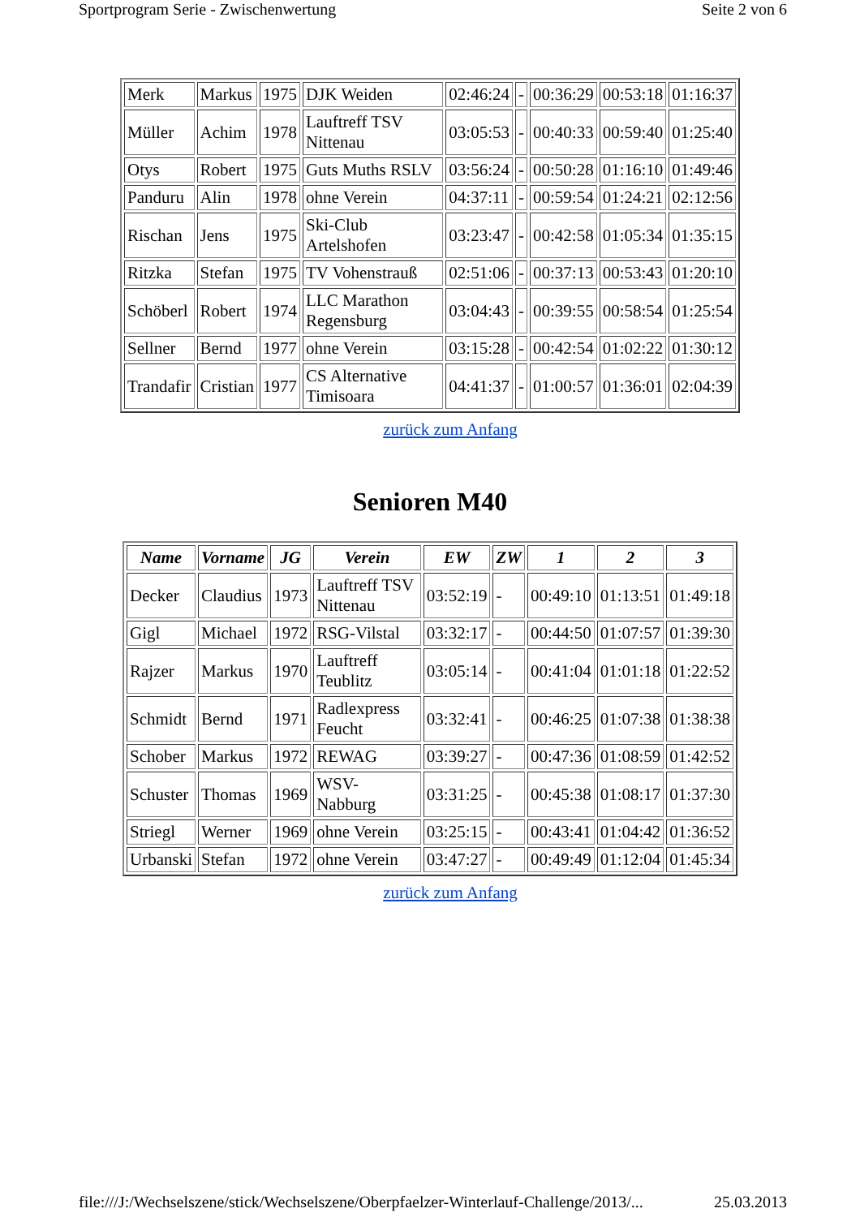Sportprogram Serie - Zwischenwertung Seite 2 von 6
| Merk | Markus | 1975 | DJK Weiden | 02:46:24 | - | 00:36:29 | 00:53:18 | 01:16:37 |
| Müller | Achim | 1978 | Lauftreff TSV Nittenau | 03:05:53 | - | 00:40:33 | 00:59:40 | 01:25:40 |
| Otys | Robert | 1975 | Guts Muths RSLV | 03:56:24 | - | 00:50:28 | 01:16:10 | 01:49:46 |
| Panduru | Alin | 1978 | ohne Verein | 04:37:11 | - | 00:59:54 | 01:24:21 | 02:12:56 |
| Rischan | Jens | 1975 | Ski-Club Artelshofen | 03:23:47 | - | 00:42:58 | 01:05:34 | 01:35:15 |
| Ritzka | Stefan | 1975 | TV Vohenstrauß | 02:51:06 | - | 00:37:13 | 00:53:43 | 01:20:10 |
| Schöberl | Robert | 1974 | LLC Marathon Regensburg | 03:04:43 | - | 00:39:55 | 00:58:54 | 01:25:54 |
| Sellner | Bernd | 1977 | ohne Verein | 03:15:28 | - | 00:42:54 | 01:02:22 | 01:30:12 |
| Trandafir | Cristian | 1977 | CS Alternative Timisoara | 04:41:37 | - | 01:00:57 | 01:36:01 | 02:04:39 |
zurück zum Anfang
Senioren M40
| Name | Vorname | JG | Verein | EW | ZW | 1 | 2 | 3 |
| --- | --- | --- | --- | --- | --- | --- | --- | --- |
| Decker | Claudius | 1973 | Lauftreff TSV Nittenau | 03:52:19 | - | 00:49:10 | 01:13:51 | 01:49:18 |
| Gigl | Michael | 1972 | RSG-Vilstal | 03:32:17 | - | 00:44:50 | 01:07:57 | 01:39:30 |
| Rajzer | Markus | 1970 | Lauftreff Teublitz | 03:05:14 | - | 00:41:04 | 01:01:18 | 01:22:52 |
| Schmidt | Bernd | 1971 | Radlexpress Feucht | 03:32:41 | - | 00:46:25 | 01:07:38 | 01:38:38 |
| Schober | Markus | 1972 | REWAG | 03:39:27 | - | 00:47:36 | 01:08:59 | 01:42:52 |
| Schuster | Thomas | 1969 | WSV-Nabburg | 03:31:25 | - | 00:45:38 | 01:08:17 | 01:37:30 |
| Striegl | Werner | 1969 | ohne Verein | 03:25:15 | - | 00:43:41 | 01:04:42 | 01:36:52 |
| Urbanski | Stefan | 1972 | ohne Verein | 03:47:27 | - | 00:49:49 | 01:12:04 | 01:45:34 |
zurück zum Anfang
file:///J:/Wechselszene/stick/Wechselszene/Oberpfaelzer-Winterlauf-Challenge/2013/... 25.03.2013